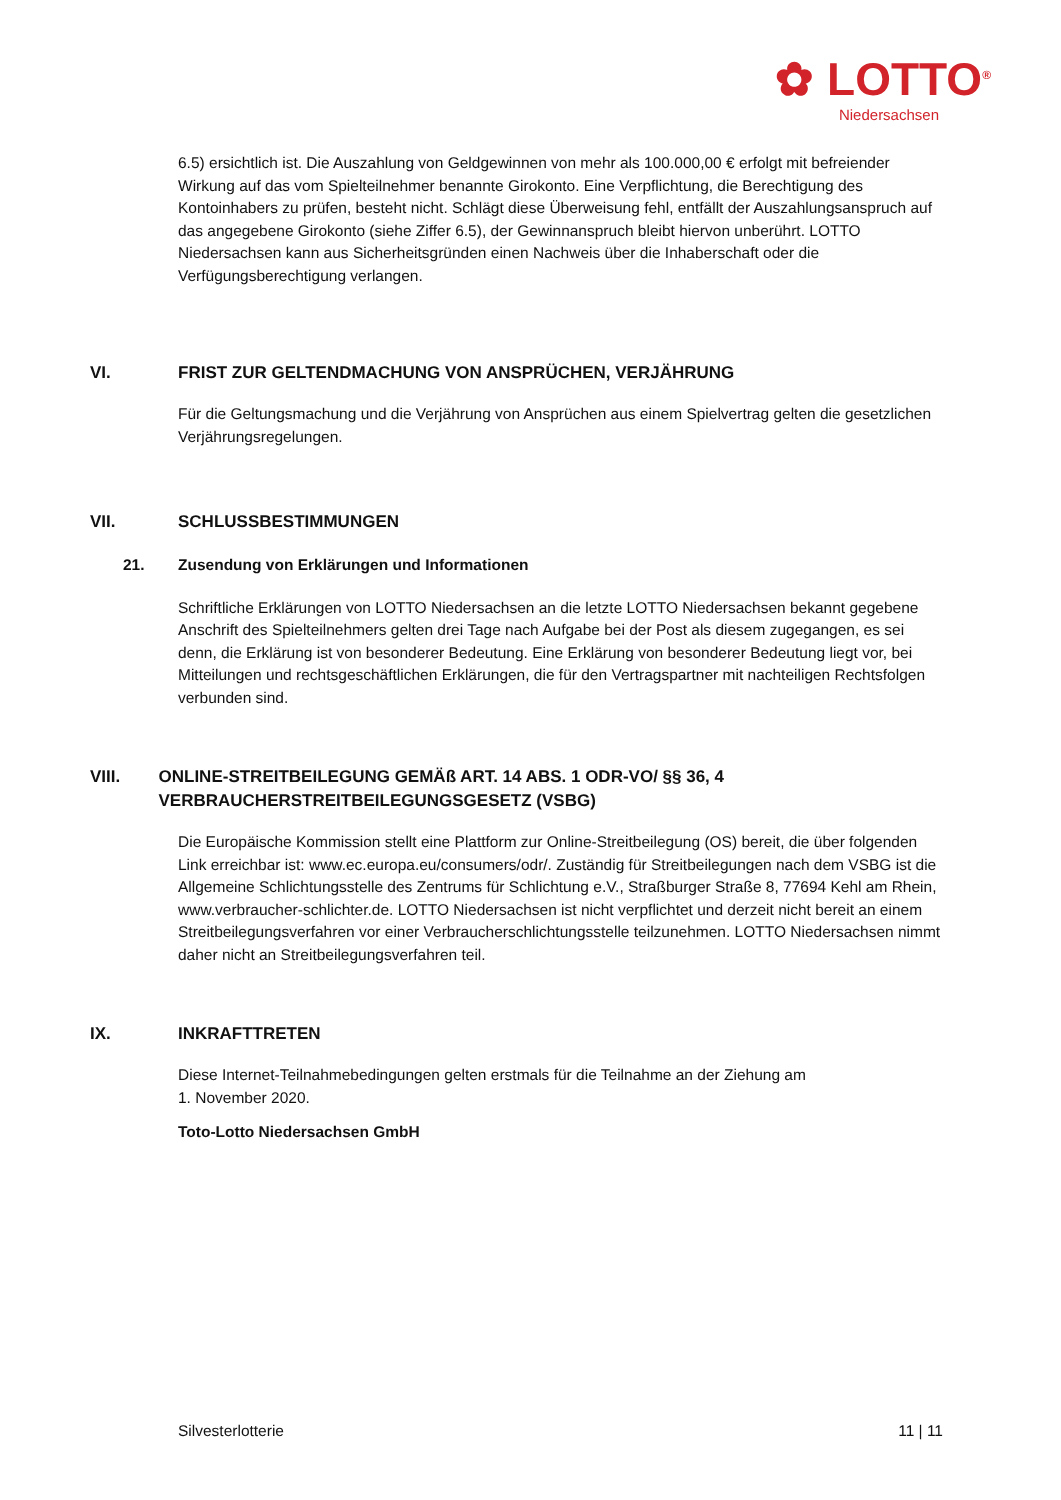✿ LOTTO<sup>®</sup>
Niedersachsen
6.5) ersichtlich ist. Die Auszahlung von Geldgewinnen von mehr als 100.000,00 € erfolgt mit befreiender Wirkung auf das vom Spielteilnehmer benannte Girokonto. Eine Verpflichtung, die Berechtigung des Kontoinhabers zu prüfen, besteht nicht. Schlägt diese Überweisung fehl, entfällt der Auszahlungsanspruch auf das angegebene Girokonto (siehe Ziffer 6.5), der Gewinnanspruch bleibt hiervon unberührt. LOTTO Niedersachsen kann aus Sicherheitsgründen einen Nachweis über die Inhaberschaft oder die Verfügungsberechtigung verlangen.
VI. FRIST ZUR GELTENDMACHUNG VON ANSPRÜCHEN, VERJÄHRUNG
Für die Geltungsmachung und die Verjährung von Ansprüchen aus einem Spielvertrag gelten die gesetzlichen Verjährungsregelungen.
VII. SCHLUSSBESTIMMUNGEN
21. Zusendung von Erklärungen und Informationen
Schriftliche Erklärungen von LOTTO Niedersachsen an die letzte LOTTO Niedersachsen bekannt gegebene Anschrift des Spielteilnehmers gelten drei Tage nach Aufgabe bei der Post als diesem zugegangen, es sei denn, die Erklärung ist von besonderer Bedeutung. Eine Erklärung von besonderer Bedeutung liegt vor, bei Mitteilungen und rechtsgeschäftlichen Erklärungen, die für den Vertragspartner mit nachteiligen Rechtsfolgen verbunden sind.
VIII. ONLINE-STREITBEILEGUNG GEMÄß ART. 14 ABS. 1 ODR-VO/ §§ 36, 4 VERBRAUCHERSTREITBEILEGUNGSGESETZ (VSBG)
Die Europäische Kommission stellt eine Plattform zur Online-Streitbeilegung (OS) bereit, die über folgenden Link erreichbar ist: www.ec.europa.eu/consumers/odr/. Zuständig für Streitbeilegungen nach dem VSBG ist die Allgemeine Schlichtungsstelle des Zentrums für Schlichtung e.V., Straßburger Straße 8, 77694 Kehl am Rhein, www.verbraucher-schlichter.de. LOTTO Niedersachsen ist nicht verpflichtet und derzeit nicht bereit an einem Streitbeilegungsverfahren vor einer Verbraucherschlichtungsstelle teilzunehmen. LOTTO Niedersachsen nimmt daher nicht an Streitbeilegungsverfahren teil.
IX. INKRAFTTRETEN
Diese Internet-Teilnahmebedingungen gelten erstmals für die Teilnahme an der Ziehung am
1. November 2020.
Toto-Lotto Niedersachsen GmbH
Silvesterlotterie 11 | 11